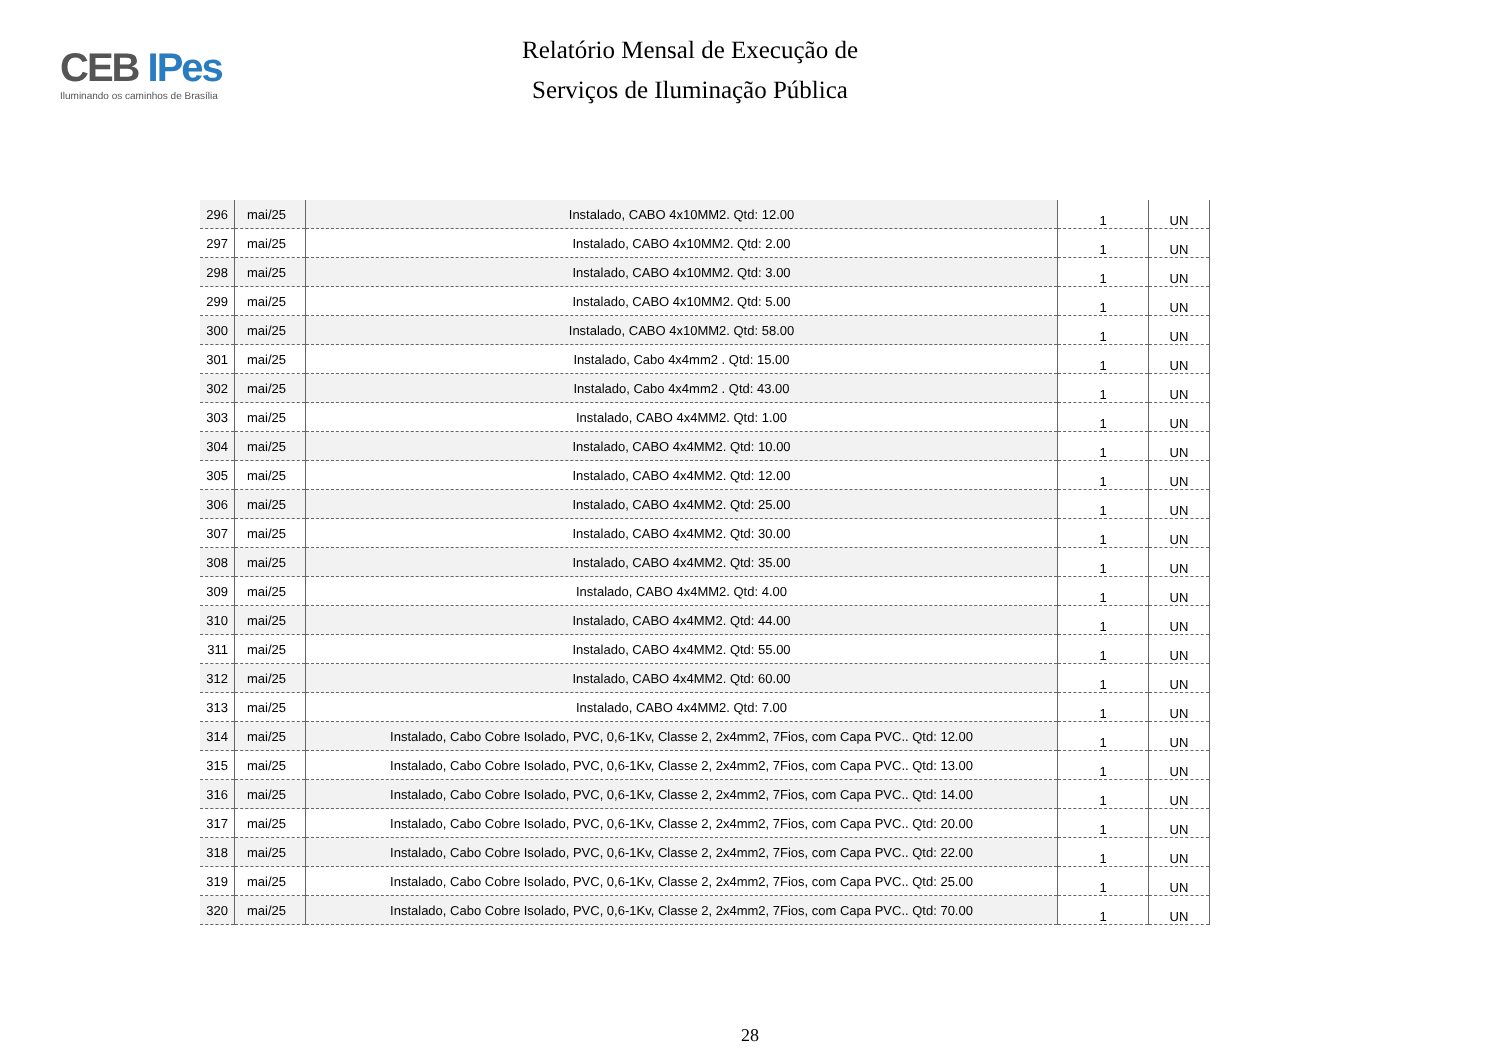CEB IPes
Iluminando os caminhos de Brasília
Relatório Mensal de Execução de
Serviços de Iluminação Pública
| 296 | mai/25 | Instalado, CABO 4x10MM2. Qtd: 12.00 | 1 | UN |
| 297 | mai/25 | Instalado, CABO 4x10MM2. Qtd: 2.00 | 1 | UN |
| 298 | mai/25 | Instalado, CABO 4x10MM2. Qtd: 3.00 | 1 | UN |
| 299 | mai/25 | Instalado, CABO 4x10MM2. Qtd: 5.00 | 1 | UN |
| 300 | mai/25 | Instalado, CABO 4x10MM2. Qtd: 58.00 | 1 | UN |
| 301 | mai/25 | Instalado, Cabo 4x4mm2 . Qtd: 15.00 | 1 | UN |
| 302 | mai/25 | Instalado, Cabo 4x4mm2 . Qtd: 43.00 | 1 | UN |
| 303 | mai/25 | Instalado, CABO 4x4MM2. Qtd: 1.00 | 1 | UN |
| 304 | mai/25 | Instalado, CABO 4x4MM2. Qtd: 10.00 | 1 | UN |
| 305 | mai/25 | Instalado, CABO 4x4MM2. Qtd: 12.00 | 1 | UN |
| 306 | mai/25 | Instalado, CABO 4x4MM2. Qtd: 25.00 | 1 | UN |
| 307 | mai/25 | Instalado, CABO 4x4MM2. Qtd: 30.00 | 1 | UN |
| 308 | mai/25 | Instalado, CABO 4x4MM2. Qtd: 35.00 | 1 | UN |
| 309 | mai/25 | Instalado, CABO 4x4MM2. Qtd: 4.00 | 1 | UN |
| 310 | mai/25 | Instalado, CABO 4x4MM2. Qtd: 44.00 | 1 | UN |
| 311 | mai/25 | Instalado, CABO 4x4MM2. Qtd: 55.00 | 1 | UN |
| 312 | mai/25 | Instalado, CABO 4x4MM2. Qtd: 60.00 | 1 | UN |
| 313 | mai/25 | Instalado, CABO 4x4MM2. Qtd: 7.00 | 1 | UN |
| 314 | mai/25 | Instalado, Cabo Cobre Isolado, PVC, 0,6-1Kv, Classe 2, 2x4mm2, 7Fios, com Capa PVC.. Qtd: 12.00 | 1 | UN |
| 315 | mai/25 | Instalado, Cabo Cobre Isolado, PVC, 0,6-1Kv, Classe 2, 2x4mm2, 7Fios, com Capa PVC.. Qtd: 13.00 | 1 | UN |
| 316 | mai/25 | Instalado, Cabo Cobre Isolado, PVC, 0,6-1Kv, Classe 2, 2x4mm2, 7Fios, com Capa PVC.. Qtd: 14.00 | 1 | UN |
| 317 | mai/25 | Instalado, Cabo Cobre Isolado, PVC, 0,6-1Kv, Classe 2, 2x4mm2, 7Fios, com Capa PVC.. Qtd: 20.00 | 1 | UN |
| 318 | mai/25 | Instalado, Cabo Cobre Isolado, PVC, 0,6-1Kv, Classe 2, 2x4mm2, 7Fios, com Capa PVC.. Qtd: 22.00 | 1 | UN |
| 319 | mai/25 | Instalado, Cabo Cobre Isolado, PVC, 0,6-1Kv, Classe 2, 2x4mm2, 7Fios, com Capa PVC.. Qtd: 25.00 | 1 | UN |
| 320 | mai/25 | Instalado, Cabo Cobre Isolado, PVC, 0,6-1Kv, Classe 2, 2x4mm2, 7Fios, com Capa PVC.. Qtd: 70.00 | 1 | UN |
28